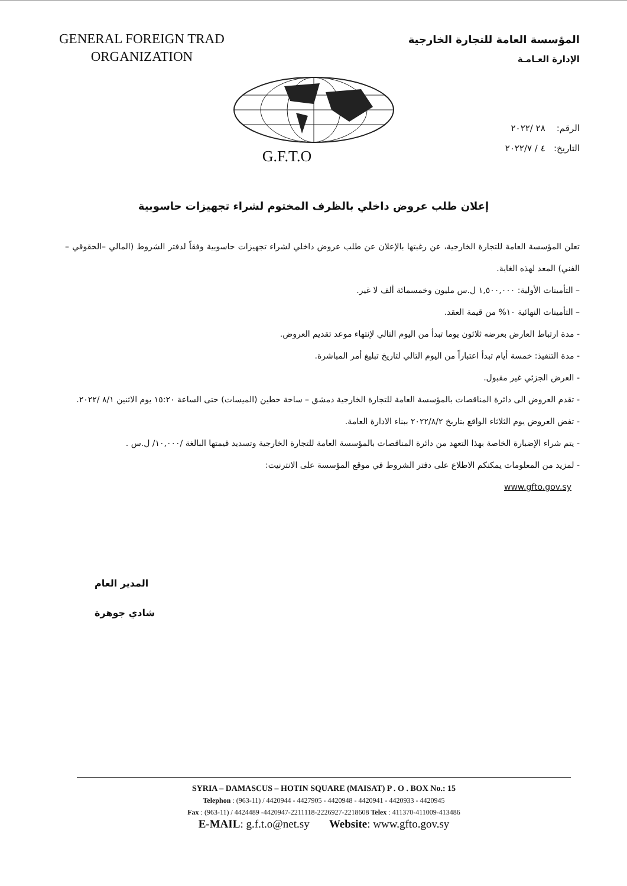GENERAL FOREIGN TRAD
ORGANIZATION
المؤسسة العامة للتجارة الخارجية
الإدارة العـامـة
G.F.T.O
الرقم: ٢٨ /٢٠٢٢
التاريخ: ٤ / ٢٠٢٢/٧
إعلان طلب عروض داخلي بالظرف المختوم لشراء تجهيزات حاسوبية
تعلن المؤسسة العامة للتجارة الخارجية، عن رغبتها بالإعلان عن طلب عروض داخلي لشراء تجهيزات حاسوبية وفقاً لدفتر الشروط (المالي –الحقوقي –الفني) المعد لهذه الغاية.
– التأمينات الأولية: ١,٥٠٠,٠٠٠ ل.س مليون وخمسمائة ألف لا غير.
– التأمينات النهائية ١٠% من قيمة العقد.
- مدة ارتباط العارض بعرضه ثلاثون يوما تبدأ من اليوم التالي لإنتهاء موعد تقديم العروض.
- مدة التنفيذ: خمسة أيام تبدأ اعتباراً من اليوم التالي لتاريخ تبليغ أمر المباشرة.
- العرض الجزئي غير مقبول.
- تقدم العروض الى دائرة المناقصات بالمؤسسة العامة للتجارة الخارجية دمشق – ساحة حطين (الميسات) حتى الساعة ١٥:٢٠ يوم الاثنين ٨/١ /٢٠٢٢.
- تفض العروض يوم الثلاثاء الواقع بتاريخ ٢٠٢٢/٨/٢ ببناء الادارة العامة.
- يتم شراء الإضبارة الخاصة بهذا التعهد من دائرة المناقصات بالمؤسسة العامة للتجارة الخارجية وتسديد قيمتها البالغة /١٠,٠٠٠/ ل.س .
- لمزيد من المعلومات يمكنكم الاطلاع على دفتر الشروط في موقع المؤسسة على الانترنيت:
www.gfto.gov.sy
المدير العام
شادي جوهرة
SYRIA – DAMASCUS – HOTIN SQUARE (MAISAT) P . O . BOX No.: 15
Telephon : (963-11) / 4420944 - 4427905 - 4420948 - 4420941 - 4420933 - 4420945
Fax : (963-11) / 4424489 -4420947-2211118-2226927-2218608 Telex : 411370-411009-413486
E-MAIL: g.f.t.o@net.sy Website: www.gfto.gov.sy